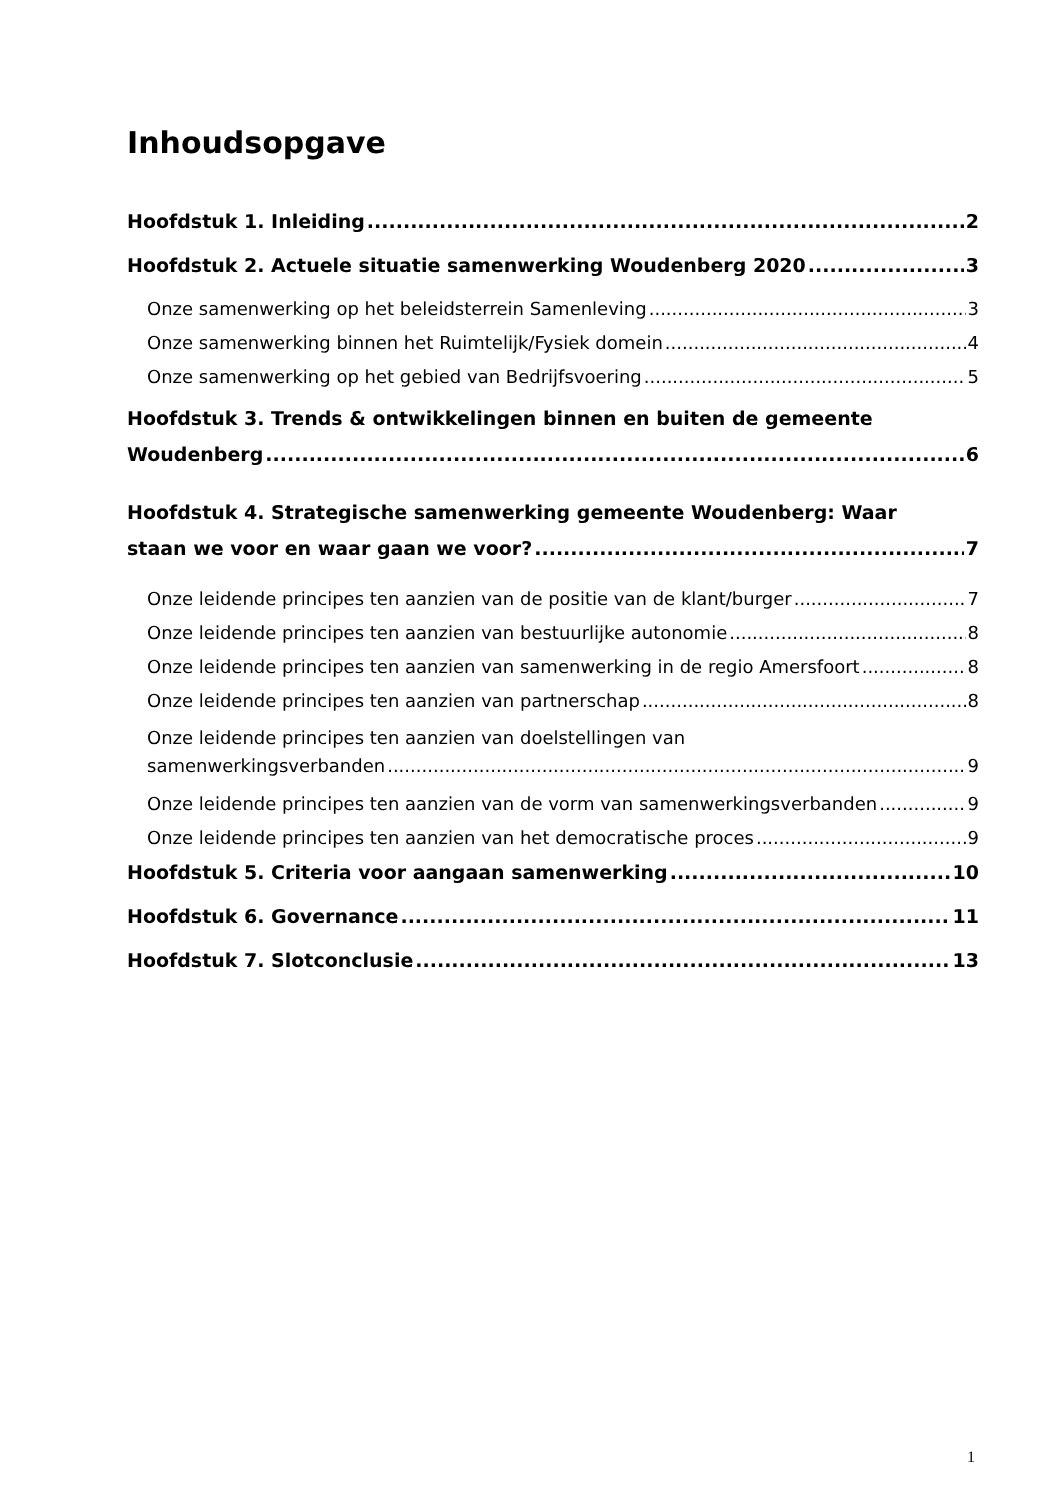Inhoudsopgave
Hoofdstuk 1. Inleiding 2
Hoofdstuk 2. Actuele situatie samenwerking Woudenberg 2020 3
Onze samenwerking op het beleidsterrein Samenleving 3
Onze samenwerking binnen het Ruimtelijk/Fysiek domein 4
Onze samenwerking op het gebied van Bedrijfsvoering 5
Hoofdstuk 3. Trends & ontwikkelingen binnen en buiten de gemeente
Woudenberg 6
Hoofdstuk 4. Strategische samenwerking gemeente Woudenberg: Waar
staan we voor en waar gaan we voor? 7
Onze leidende principes ten aanzien van de positie van de klant/burger 7
Onze leidende principes ten aanzien van bestuurlijke autonomie 8
Onze leidende principes ten aanzien van samenwerking in de regio Amersfoort 8
Onze leidende principes ten aanzien van partnerschap 8
Onze leidende principes ten aanzien van doelstellingen van
samenwerkingsverbanden 9
Onze leidende principes ten aanzien van de vorm van samenwerkingsverbanden 9
Onze leidende principes ten aanzien van het democratische proces 9
Hoofdstuk 5. Criteria voor aangaan samenwerking 10
Hoofdstuk 6. Governance 11
Hoofdstuk 7. Slotconclusie 13
1